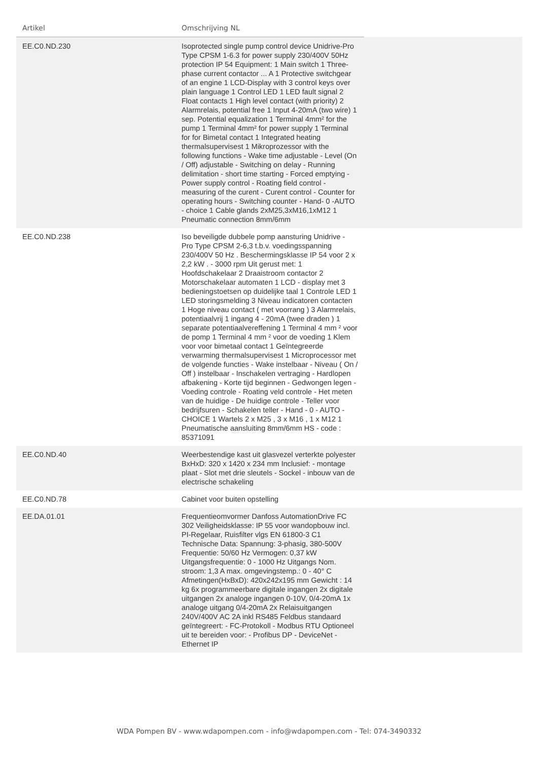| Artikel | Omschrijving NL | |
| --- | --- | --- |
| EE.C0.ND.230 | Isoprotected single pump control device Unidrive-Pro Type CPSM 1-6.3 for power supply 230/400V 50Hz protection IP 54 Equipment: 1 Main switch 1 Three-phase current contactor ... A 1 Protective switchgear of an engine 1 LCD-Display with 3 control keys over plain language 1 Control LED 1 LED fault signal 2 Float contacts 1 High level contact (with priority) 2 Alarmrelais, potential free 1 Input 4-20mA (two wire) 1 sep. Potential equalization 1 Terminal 4mm² for the pump 1 Terminal 4mm² for power supply 1 Terminal for for Bimetal contact 1 Integrated heating thermalsupervisest 1 Mikroprozessor with the following functions - Wake time adjustable - Level (On / Off) adjustable - Switching on delay - Running delimitation - short time starting - Forced emptying - Power supply control - Roating field control - measuring of the curent - Curent control - Counter for operating hours - Switching counter - Hand- 0 -AUTO - choice 1 Cable glands 2xM25,3xM16,1xM12 1 Pneumatic connection 8mm/6mm | |
| EE.C0.ND.238 | Iso beveiligde dubbele pomp aansturing Unidrive - Pro Type CPSM 2-6,3 t.b.v. voedingsspanning 230/400V 50 Hz . Beschermingsklasse IP 54 voor 2 x 2,2 kW . - 3000 rpm Uit gerust met: 1 Hoofdschakelaar 2 Draaistroom contactor 2 Motorschakelaar automaten 1 LCD - display met 3 bedieningstoetsen op duidelijke taal 1 Controle LED 1 LED storingsmelding 3 Niveau indicatoren contacten 1 Hoge niveau contact ( met voorrang ) 3 Alarmrelais, potentiaalvrij 1 ingang 4 - 20mA (twee draden ) 1 separate potentiaalvereffening 1 Terminal 4 mm ² voor de pomp 1 Terminal 4 mm ² voor de voeding 1 Klem voor voor bimetaal contact 1 Geïntegreerde verwarming thermalsupervisest 1 Microprocessor met de volgende functies - Wake instelbaar - Niveau ( On / Off ) instelbaar - Inschakelen vertraging - Hardlopen afbakening - Korte tijd beginnen - Gedwongen legen - Voeding controle - Roating veld controle - Het meten van de huidige - De huidige controle - Teller voor bedrijfsuren - Schakelen teller - Hand - 0 - AUTO - CHOICE 1 Wartels 2 x M25 , 3 x M16 , 1 x M12 1 Pneumatische aansluiting 8mm/6mm HS - code : 85371091 | |
| EE.C0.ND.40 | Weerbestendige kast uit glasvezel verterkte polyester BxHxD: 320 x 1420 x 234 mm Inclusief: - montage plaat - Slot met drie sleutels - Sockel - inbouw van de electrische schakeling | |
| EE.C0.ND.78 | Cabinet voor buiten opstelling | |
| EE.DA.01.01 | Frequentieomvormer Danfoss AutomationDrive FC 302 Veiligheidsklasse: IP 55 voor wandopbouw incl. PI-Regelaar, Ruisfilter vlgs EN 61800-3 C1 Technische Data: Spannung: 3-phasig, 380-500V Frequentie: 50/60 Hz Vermogen: 0,37 kW Uitgangsfrequentie: 0 - 1000 Hz Uitgangs Nom. stroom: 1,3 A max. omgevingstemp.: 0 - 40° C Afmetingen(HxBxD): 420x242x195 mm Gewicht : 14 kg 6x programmeerbare digitale ingangen 2x digitale uitgangen 2x analoge ingangen 0-10V, 0/4-20mA 1x analoge uitgang 0/4-20mA 2x Relaisuitgangen 240V/400V AC 2A inkl RS485 Feldbus standaard geïntegreert: - FC-Protokoll - Modbus RTU Optioneel uit te bereiden voor: - Profibus DP - DeviceNet - Ethernet IP | |
WDA Pompen BV - www.wdapompen.com - info@wdapompen.com - Tel: 074-3490332